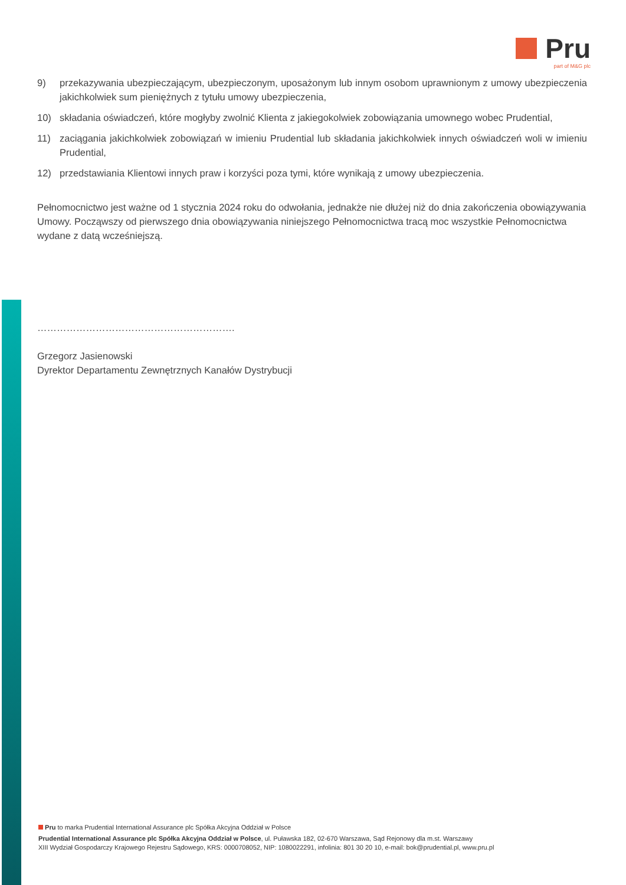Pru
part of M&G plc
9) przekazywania ubezpieczającym, ubezpieczonym, uposażonym lub innym osobom uprawnionym z umowy ubezpieczenia jakichkolwiek sum pieniężnych z tytułu umowy ubezpieczenia,
10) składania oświadczeń, które mogłyby zwolnić Klienta z jakiegokolwiek zobowiązania umownego wobec Prudential,
11) zaciągania jakichkolwiek zobowiązań w imieniu Prudential lub składania jakichkolwiek innych oświadczeń woli w imieniu Prudential,
12) przedstawiania Klientowi innych praw i korzyści poza tymi, które wynikają z umowy ubezpieczenia.
Pełnomocnictwo jest ważne od 1 stycznia 2024 roku do odwołania, jednakże nie dłużej niż do dnia zakończenia obowiązywania Umowy. Począwszy od pierwszego dnia obowiązywania niniejszego Pełnomocnictwa tracą moc wszystkie Pełnomocnictwa wydane z datą wcześniejszą.
…………………………………………………….
Grzegorz Jasienowski
Dyrektor Departamentu Zewnętrznych Kanałów Dystrybucji
Pru to marka Prudential International Assurance plc Spółka Akcyjna Oddział w Polsce
Prudential International Assurance plc Spółka Akcyjna Oddział w Polsce, ul. Puławska 182, 02-670 Warszawa, Sąd Rejonowy dla m.st. Warszawy
XIII Wydział Gospodarczy Krajowego Rejestru Sądowego, KRS: 0000708052, NIP: 1080022291, infolinia: 801 30 20 10, e-mail: bok@prudential.pl, www.pru.pl